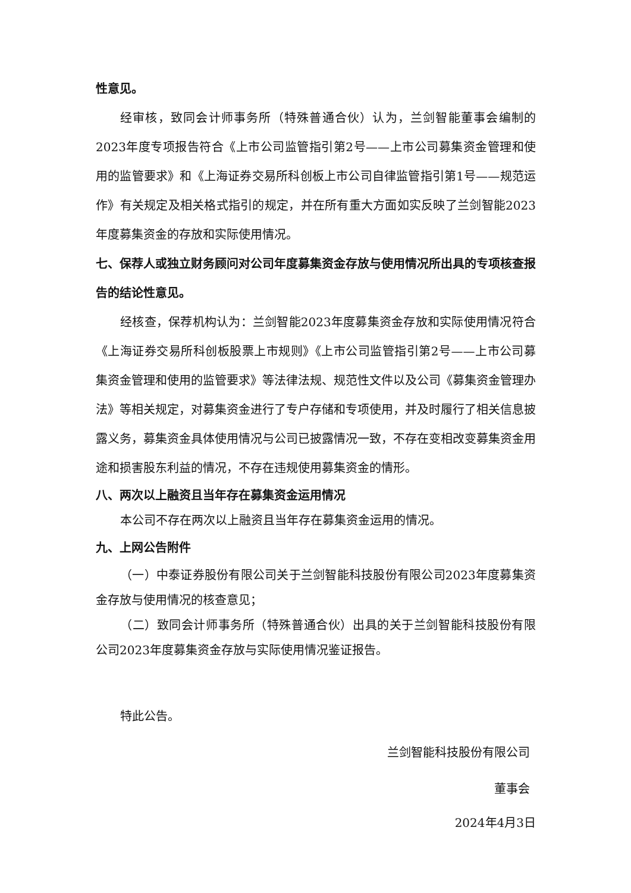性意见。
经审核，致同会计师事务所（特殊普通合伙）认为，兰剑智能董事会编制的2023年度专项报告符合《上市公司监管指引第2号——上市公司募集资金管理和使用的监管要求》和《上海证券交易所科创板上市公司自律监管指引第1号——规范运作》有关规定及相关格式指引的规定，并在所有重大方面如实反映了兰剑智能2023年度募集资金的存放和实际使用情况。
七、保荐人或独立财务顾问对公司年度募集资金存放与使用情况所出具的专项核查报告的结论性意见。
经核查，保荐机构认为：兰剑智能2023年度募集资金存放和实际使用情况符合《上海证券交易所科创板股票上市规则》《上市公司监管指引第2号——上市公司募集资金管理和使用的监管要求》等法律法规、规范性文件以及公司《募集资金管理办法》等相关规定，对募集资金进行了专户存储和专项使用，并及时履行了相关信息披露义务，募集资金具体使用情况与公司已披露情况一致，不存在变相改变募集资金用途和损害股东利益的情况，不存在违规使用募集资金的情形。
八、两次以上融资且当年存在募集资金运用情况
本公司不存在两次以上融资且当年存在募集资金运用的情况。
九、上网公告附件
（一）中泰证券股份有限公司关于兰剑智能科技股份有限公司2023年度募集资金存放与使用情况的核查意见；
（二）致同会计师事务所（特殊普通合伙）出具的关于兰剑智能科技股份有限公司2023年度募集资金存放与实际使用情况鉴证报告。
特此公告。
兰剑智能科技股份有限公司
董事会
2024年4月3日